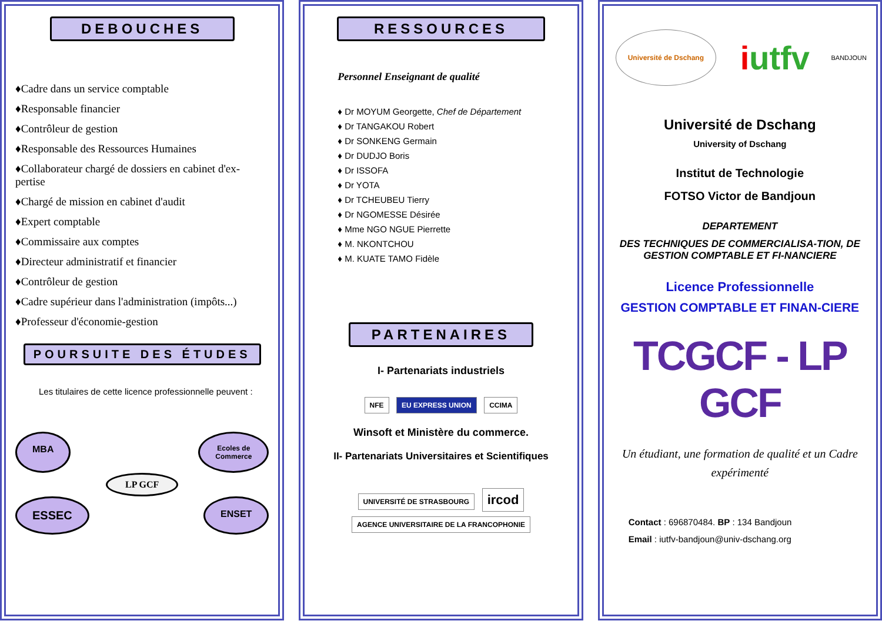DEBOUCHES
♦Cadre dans un service comptable
♦Responsable financier
♦Contrôleur de gestion
♦Responsable des Ressources Humaines
♦Collaborateur chargé de dossiers en cabinet d'ex-pertise
♦Chargé de mission en cabinet d'audit
♦Expert comptable
♦Commissaire aux comptes
♦Directeur administratif et financier
♦Contrôleur de gestion
♦Cadre supérieur dans l'administration (impôts...)
♦Professeur d'économie-gestion
POURSUITE DES ÉTUDES
Les titulaires de cette licence professionnelle peuvent :
MBA Ecoles de
Commerce
LP GCF
ESSEC ENSET
RESSOURCES
Personnel Enseignant de qualité
♦ Dr MOYUM Georgette, Chef de Département
♦ Dr TANGAKOU Robert
♦ Dr SONKENG Germain
♦ Dr DUDJO Boris
♦ Dr ISSOFA
♦ Dr YOTA
♦ Dr TCHEUBEU Tierry
♦ Dr NGOMESSE Désirée
♦ Mme NGO NGUE Pierrette
♦ M. NKONTCHOU
♦ M. KUATE TAMO Fidèle
PARTENAIRES
I- Partenariats industriels
NFE EU EXPRESS UNION CCIMA
Winsoft et Ministère du commerce.
II- Partenariats Universitaires et Scientifiques
UNIVERSITÉ DE STRASBOURG ircod AGENCE UNIVERSITAIRE DE LA FRANCOPHONIE
Université de Dschang iutfv BANDJOUN
Université de Dschang
University of Dschang
Institut de Technologie
FOTSO Victor de Bandjoun
DEPARTEMENT
DES TECHNIQUES DE COMMERCIALISA-TION, DE GESTION COMPTABLE ET FI-NANCIERE
Licence Professionnelle
GESTION COMPTABLE ET FINAN-CIERE
TCGCF - LP GCF
Un étudiant, une formation de qualité et un Cadre expérimenté
Contact : 696870484. BP : 134 Bandjoun
Email : iutfv-bandjoun@univ-dschang.org